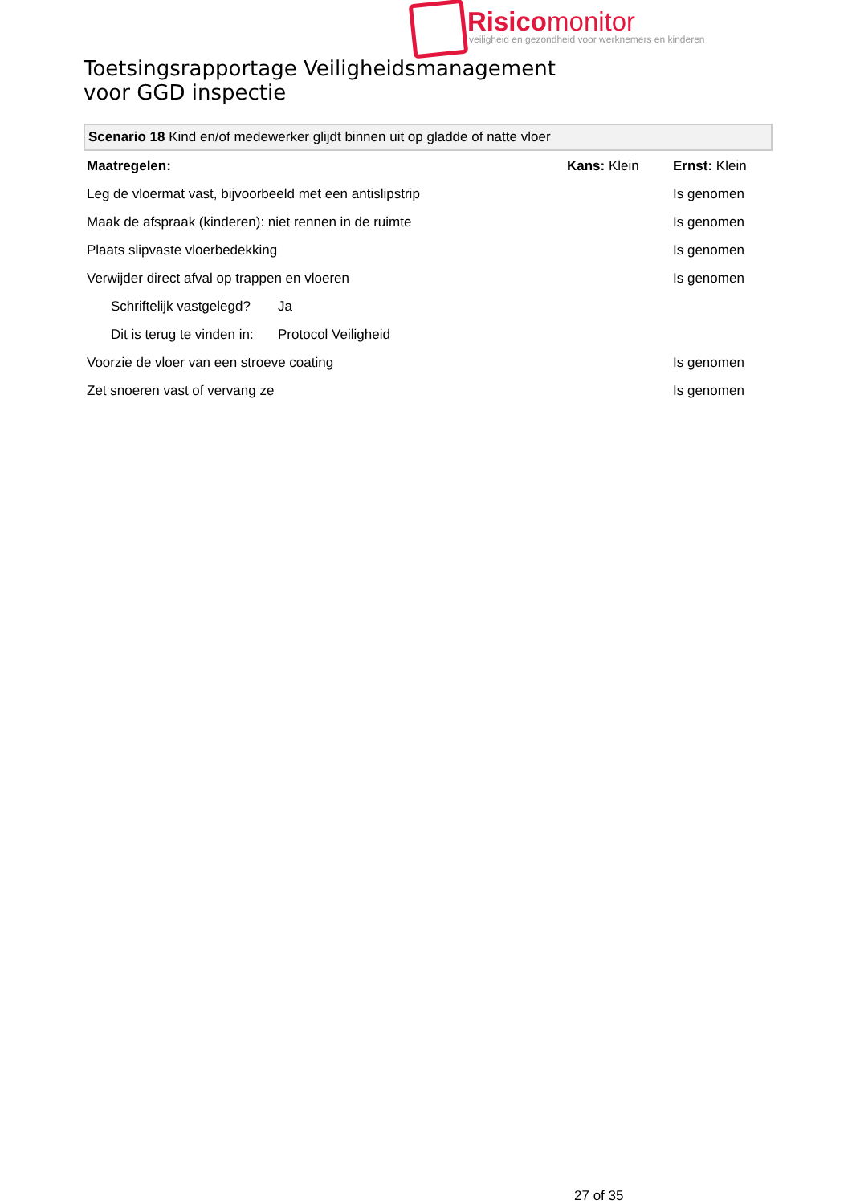Risicomonitor
veiligheid en gezondheid voor werknemers en kinderen
Toetsingsrapportage Veiligheidsmanagement
voor GGD inspectie
Scenario 18 Kind en/of medewerker glijdt binnen uit op gladde of natte vloer
| Maatregelen: | | Kans: Klein | Ernst: Klein |
| Leg de vloermat vast, bijvoorbeeld met een antislipstrip | | | Is genomen |
| Maak de afspraak (kinderen): niet rennen in de ruimte | | | Is genomen |
| Plaats slipvaste vloerbedekking | | | Is genomen |
| Verwijder direct afval op trappen en vloeren | | | Is genomen |
| Schriftelijk vastgelegd? | Ja | | |
| Dit is terug te vinden in: | Protocol Veiligheid | | |
| Voorzie de vloer van een stroeve coating | | | Is genomen |
| Zet snoeren vast of vervang ze | | | Is genomen |
27 of 35